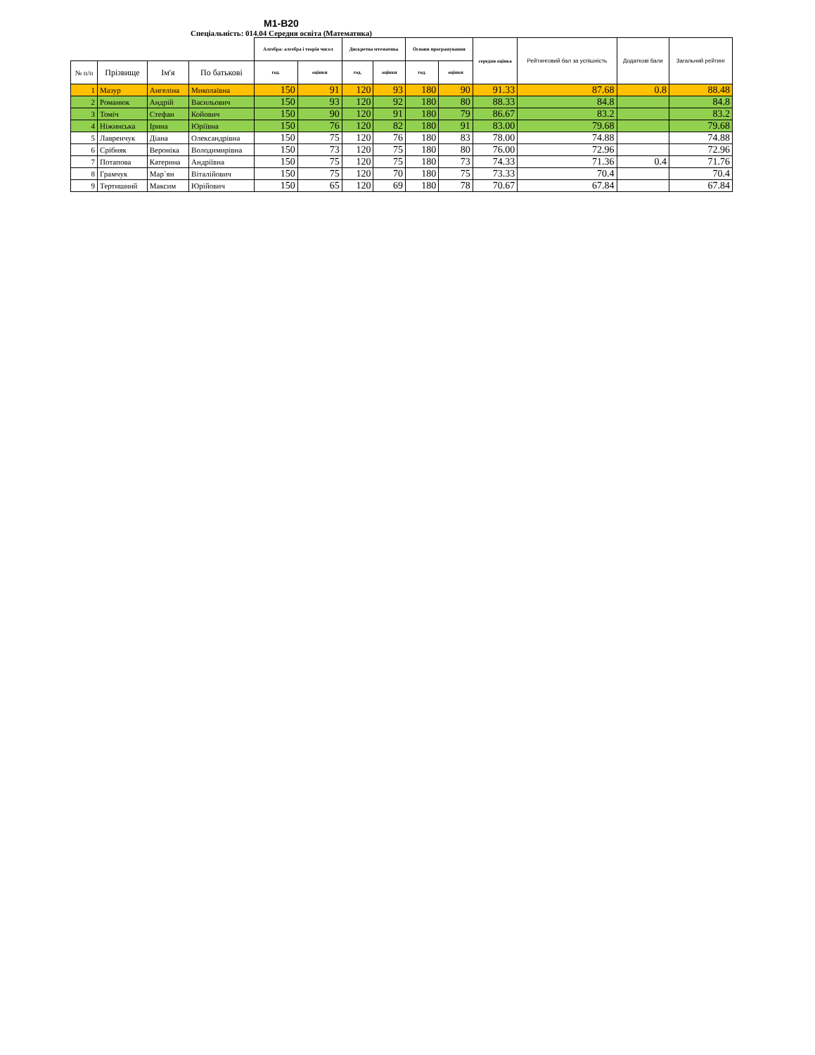М1-В20
Спеціальність: 014.04 Середня освіта (Математика)
| | | | | Алгебра: алгебра і теорія чисел | | Дискретна мтематика | | Основи програмування | | середня оцінка | Рейтинговий бал за успішність | Додаткові бали | Загальний рейтинг |
| № п/п | Прізвище | Ім'я | По батькові | год. | оцінки | год. | оцінки | год. | оцінки | | | | |
| 1 | Мазур | Ангеліна | Миколаївна | 150 | 91 | 120 | 93 | 180 | 90 | 91.33 | 87.68 | 0.8 | 88.48 |
| 2 | Романюк | Андрій | Васильович | 150 | 93 | 120 | 92 | 180 | 80 | 88.33 | 84.8 | | 84.8 |
| 3 | Томіч | Стефан | Койович | 150 | 90 | 120 | 91 | 180 | 79 | 86.67 | 83.2 | | 83.2 |
| 4 | Ніжинська | Ірина | Юріївна | 150 | 76 | 120 | 82 | 180 | 91 | 83.00 | 79.68 | | 79.68 |
| 5 | Лавренчук | Діана | Олександрівна | 150 | 75 | 120 | 76 | 180 | 83 | 78.00 | 74.88 | | 74.88 |
| 6 | Срібняк | Вероніка | Володимирівна | 150 | 73 | 120 | 75 | 180 | 80 | 76.00 | 72.96 | | 72.96 |
| 7 | Потапова | Катерина | Андріївна | 150 | 75 | 120 | 75 | 180 | 73 | 74.33 | 71.36 | 0.4 | 71.76 |
| 8 | Грамчук | Мар`ян | Віталійович | 150 | 75 | 120 | 70 | 180 | 75 | 73.33 | 70.4 | | 70.4 |
| 9 | Тертишний | Максим | Юрійович | 150 | 65 | 120 | 69 | 180 | 78 | 70.67 | 67.84 | | 67.84 |